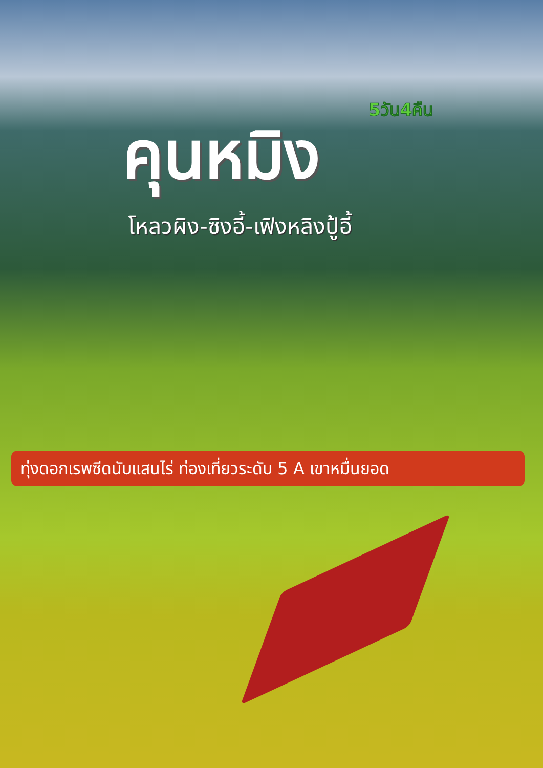5วัน4คืน
คุนหมิง
โหลวผิง-ซิงอี้-เฟิงหลิงปู้อี้
ทุ่งดอกเรพซีดนับแสนไร่ ท่องเที่ยวระดับ 5 A เขาหมื่นยอด